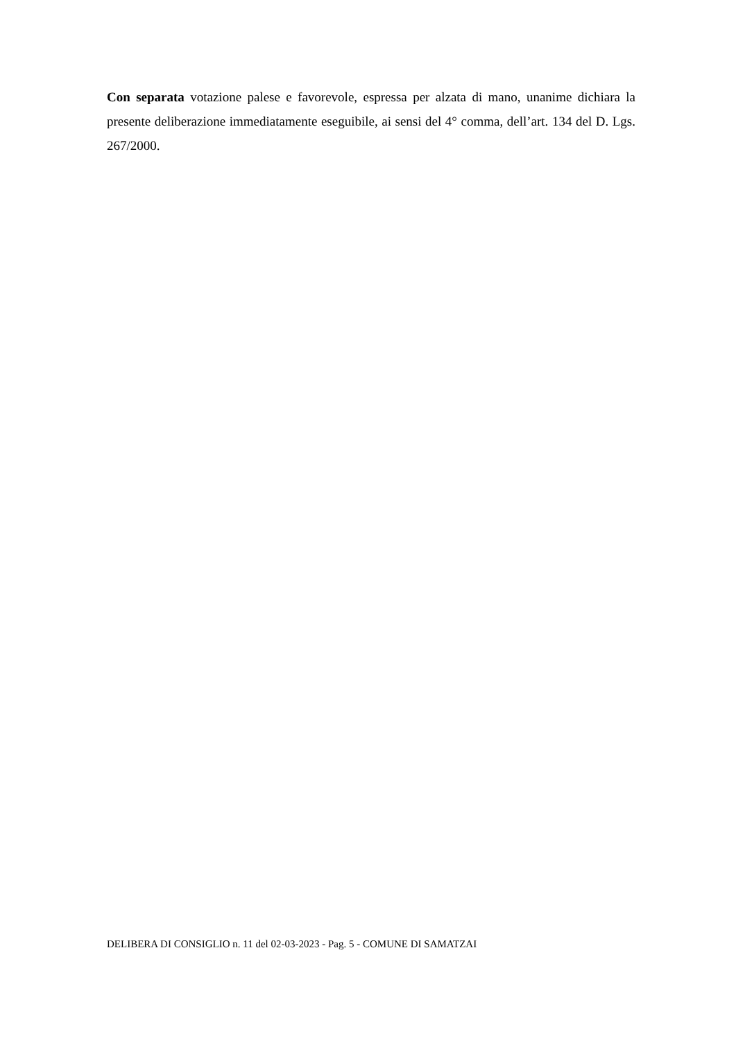Con separata votazione palese e favorevole, espressa per alzata di mano, unanime dichiara la presente deliberazione immediatamente eseguibile, ai sensi del 4° comma, dell’art. 134 del D. Lgs. 267/2000.
DELIBERA DI CONSIGLIO n. 11 del 02-03-2023 - Pag. 5 - COMUNE DI SAMATZAI